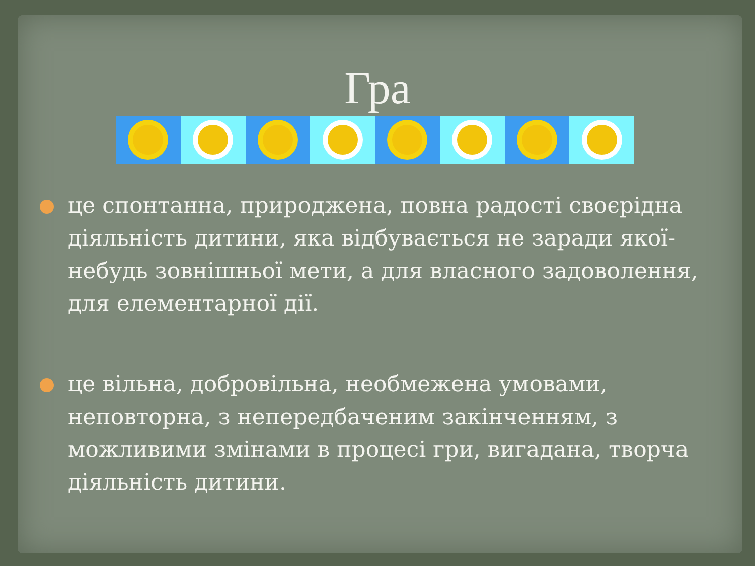Гра
це спонтанна, природжена, повна радості своєрідна діяльність дитини, яка відбувається не заради якої-небудь зовнішньої мети, а для власного задоволення, для елементарної дії.
це вільна, добровільна, необмежена умовами, неповторна, з непередбаченим закінченням, з можливими змінами в процесі гри, вигадана, творча діяльність дитини.